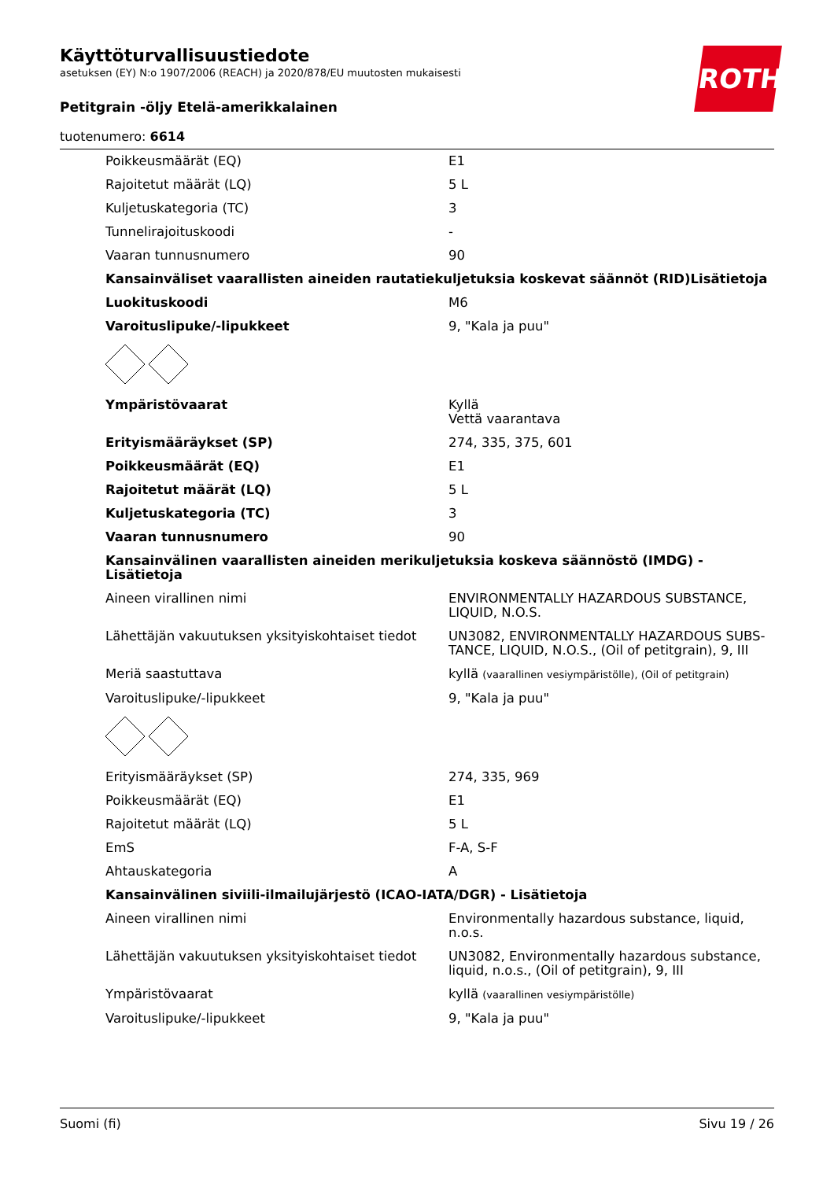ROTH
Käyttöturvallisuustiedote
asetuksen (EY) N:o 1907/2006 (REACH) ja 2020/878/EU muutosten mukaisesti
Petitgrain -öljy Etelä-amerikkalainen
tuotenumero: 6614
| Poikkeusmäärät (EQ) | E1 |
| Rajoitetut määrät (LQ) | 5 L |
| Kuljetuskategoria (TC) | 3 |
| Tunnelirajoituskoodi | - |
| Vaaran tunnusnumero | 90 |
| Kansainväliset vaarallisten aineiden rautatiekuljetuksia koskevat säännöt (RID)Lisätietoja | |
| Luokituskoodi | M6 |
| Varoituslipuke/-lipukkeet | 9, "Kala ja puu" |
| Ympäristövaarat | Kyllä Vettä vaarantava |
| Erityismääräykset (SP) | 274, 335, 375, 601 |
| Poikkeusmäärät (EQ) | E1 |
| Rajoitetut määrät (LQ) | 5 L |
| Kuljetuskategoria (TC) | 3 |
| Vaaran tunnusnumero | 90 |
| Kansainvälinen vaarallisten aineiden merikuljetuksia koskeva säännöstö (IMDG) - Lisätietoja | |
| Aineen virallinen nimi | ENVIRONMENTALLY HAZARDOUS SUBSTANCE, LIQUID, N.O.S. |
| Lähettäjän vakuutuksen yksityiskohtaiset tiedot | UN3082, ENVIRONMENTALLY HAZARDOUS SUBS-TANCE, LIQUID, N.O.S., (Oil of petitgrain), 9, III |
| Meriä saastuttava | kyllä (vaarallinen vesiympäristölle), (Oil of petitgrain) |
| Varoituslipuke/-lipukkeet | 9, "Kala ja puu" |
| Erityismääräykset (SP) | 274, 335, 969 |
| Poikkeusmäärät (EQ) | E1 |
| Rajoitetut määrät (LQ) | 5 L |
| EmS | F-A, S-F |
| Ahtauskategoria | A |
| Kansainvälinen siviili-ilmailujärjestö (ICAO-IATA/DGR) - Lisätietoja | |
| Aineen virallinen nimi | Environmentally hazardous substance, liquid, n.o.s. |
| Lähettäjän vakuutuksen yksityiskohtaiset tiedot | UN3082, Environmentally hazardous substance, liquid, n.o.s., (Oil of petitgrain), 9, III |
| Ympäristövaarat | kyllä (vaarallinen vesiympäristölle) |
| Varoituslipuke/-lipukkeet | 9, "Kala ja puu" |
Suomi (fi) Sivu 19 / 26